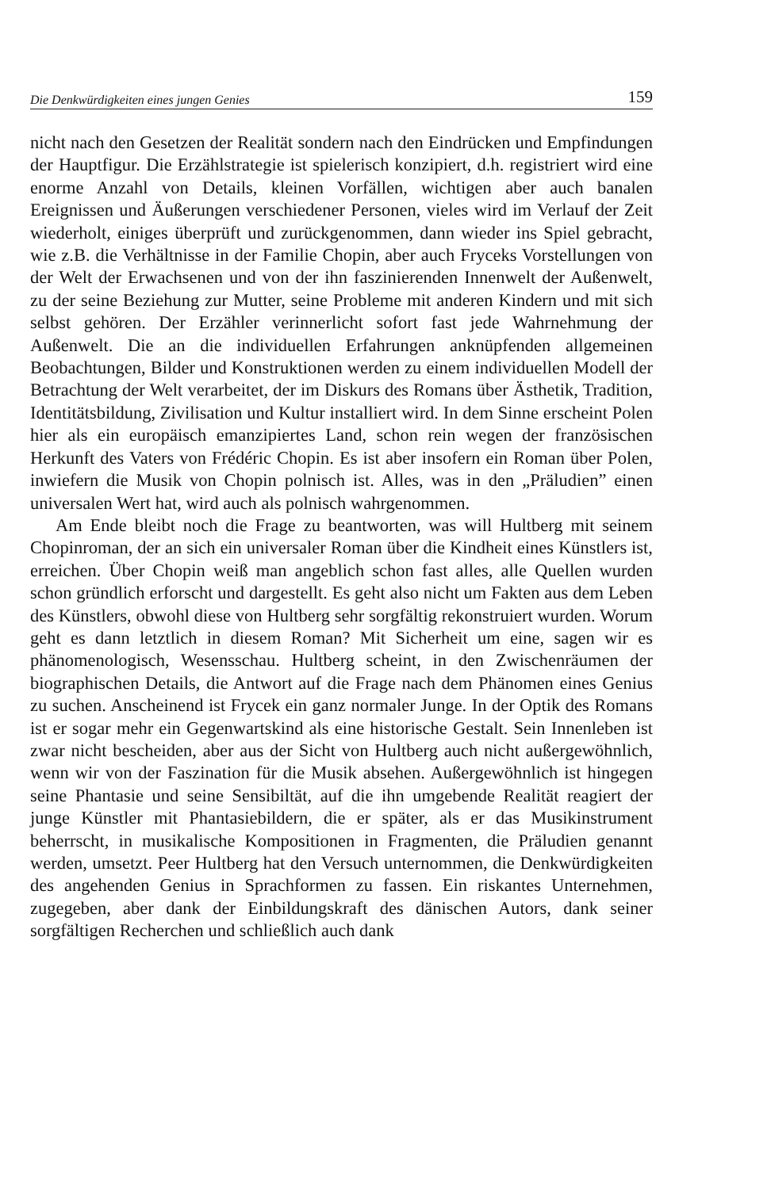Die Denkwürdigkeiten eines jungen Genies 159
nicht nach den Gesetzen der Realität sondern nach den Eindrücken und Empfindungen der Hauptfigur. Die Erzählstrategie ist spielerisch konzipiert, d.h. registriert wird eine enorme Anzahl von Details, kleinen Vorfällen, wichtigen aber auch banalen Ereignissen und Äußerungen verschiedener Personen, vieles wird im Verlauf der Zeit wiederholt, einiges überprüft und zurückgenommen, dann wieder ins Spiel gebracht, wie z.B. die Verhältnisse in der Familie Chopin, aber auch Fryceks Vorstellungen von der Welt der Erwachsenen und von der ihn faszinierenden Innenwelt der Außenwelt, zu der seine Beziehung zur Mutter, seine Probleme mit anderen Kindern und mit sich selbst gehören. Der Erzähler verinnerlicht sofort fast jede Wahrnehmung der Außenwelt. Die an die individuellen Erfahrungen anknüpfenden allgemeinen Beobachtungen, Bilder und Konstruktionen werden zu einem individuellen Modell der Betrachtung der Welt verarbeitet, der im Diskurs des Romans über Ästhetik, Tradition, Identitätsbildung, Zivilisation und Kultur installiert wird. In dem Sinne erscheint Polen hier als ein europäisch emanzipiertes Land, schon rein wegen der französischen Herkunft des Vaters von Frédéric Chopin. Es ist aber insofern ein Roman über Polen, inwiefern die Musik von Chopin polnisch ist. Alles, was in den „Präludien” einen universalen Wert hat, wird auch als polnisch wahrgenommen.
Am Ende bleibt noch die Frage zu beantworten, was will Hultberg mit seinem Chopinroman, der an sich ein universaler Roman über die Kindheit eines Künstlers ist, erreichen. Über Chopin weiß man angeblich schon fast alles, alle Quellen wurden schon gründlich erforscht und dargestellt. Es geht also nicht um Fakten aus dem Leben des Künstlers, obwohl diese von Hultberg sehr sorgfältig rekonstruiert wurden. Worum geht es dann letztlich in diesem Roman? Mit Sicherheit um eine, sagen wir es phänomenologisch, Wesensschau. Hultberg scheint, in den Zwischenräumen der biographischen Details, die Antwort auf die Frage nach dem Phänomen eines Genius zu suchen. Anscheinend ist Frycek ein ganz normaler Junge. In der Optik des Romans ist er sogar mehr ein Gegenwartskind als eine historische Gestalt. Sein Innenleben ist zwar nicht bescheiden, aber aus der Sicht von Hultberg auch nicht außergewöhnlich, wenn wir von der Faszination für die Musik absehen. Außergewöhnlich ist hingegen seine Phantasie und seine Sensibiltät, auf die ihn umgebende Realität reagiert der junge Künstler mit Phantasiebildern, die er später, als er das Musikinstrument beherrscht, in musikalische Kompositionen in Fragmenten, die Präludien genannt werden, umsetzt. Peer Hultberg hat den Versuch unternommen, die Denkwürdigkeiten des angehenden Genius in Sprachformen zu fassen. Ein riskantes Unternehmen, zugegeben, aber dank der Einbildungskraft des dänischen Autors, dank seiner sorgfältigen Recherchen und schließlich auch dank